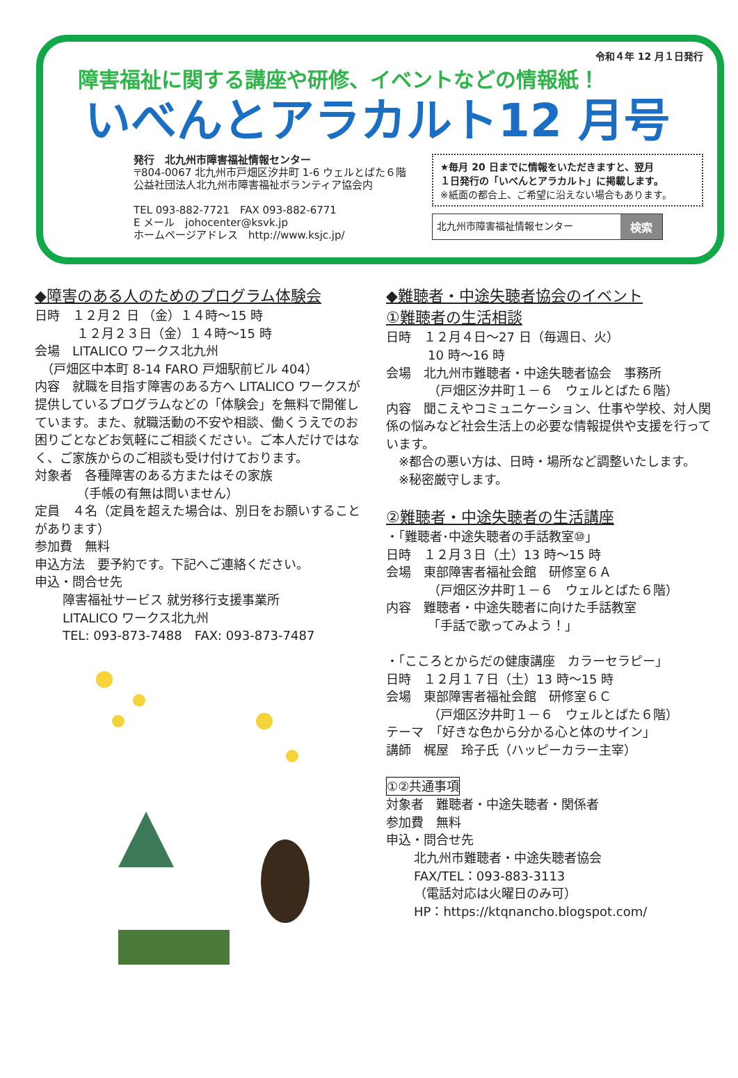令和４年 12 月１日発行
障害福祉に関する講座や研修、イベントなどの情報紙！
いべんとアラカルト12 月号
発行　北九州市障害福祉情報センター
〒804-0067 北九州市戸畑区汐井町 1-6 ウェルとばた６階
公益社団法人北九州市障害福祉ボランティア協会内
TEL 093-882-7721　FAX 093-882-6771
E メール　johocenter@ksvk.jp
ホームページアドレス　http://www.ksjc.jp/
★毎月 20 日までに情報をいただきますと、翌月
１日発行の「いべんとアラカルト」に掲載します。
※紙面の都合上、ご希望に沿えない場合もあります。
北九州市障害福祉情報センター 検索
◆障害のある人のためのプログラム体験会
日時　１２月２ 日 （金）１４時～15 時
１２月２３日（金）１４時～15 時
会場　LITALICO ワークス北九州
　（戸畑区中本町 8-14 FARO 戸畑駅前ビル 404）
内容　就職を目指す障害のある方へ LITALICO ワークスが提供しているプログラムなどの「体験会」を無料で開催しています。また、就職活動の不安や相談、働くうえでのお困りごとなどお気軽にご相談ください。ご本人だけではなく、ご家族からのご相談も受け付けております。
対象者　各種障害のある方またはその家族
（手帳の有無は問いません）
定員　４名（定員を超えた場合は、別日をお願いすることがあります）
参加費　無料
申込方法　要予約です。下記へご連絡ください。
申込・問合せ先
障害福祉サービス 就労移行支援事業所
LITALICO ワークス北九州
TEL: 093-873-7488　FAX: 093-873-7487
◆難聴者・中途失聴者協会のイベント
①難聴者の生活相談
日時　１２月４日～27 日（毎週日、火）
10 時～16 時
会場　北九州市難聴者・中途失聴者協会　事務所
（戸畑区汐井町１－６　ウェルとばた６階）
内容　聞こえやコミュニケーション、仕事や学校、対人関係の悩みなど社会生活上の必要な情報提供や支援を行っています。
　※都合の悪い方は、日時・場所など調整いたします。
　※秘密厳守します。
②難聴者・中途失聴者の生活講座
・「難聴者･中途失聴者の手話教室⑩」
日時　１２月３日（土）13 時～15 時
会場　東部障害者福祉会館　研修室６Ａ
（戸畑区汐井町１－６　ウェルとばた６階）
内容　難聴者・中途失聴者に向けた手話教室
「手話で歌ってみよう！」
・「こころとからだの健康講座　カラーセラピー」
日時　１２月１７日（土）13 時～15 時
会場　東部障害者福祉会館　研修室６Ｃ
（戸畑区汐井町１－６　ウェルとばた６階）
テーマ　「好きな色から分かる心と体のサイン」
講師　梶屋　玲子氏（ハッピーカラー主宰）
①②共通事項
対象者　難聴者・中途失聴者・関係者
参加費　無料
申込・問合せ先
北九州市難聴者・中途失聴者協会
FAX/TEL：093-883-3113
（電話対応は火曜日のみ可）
HP：https://ktqnancho.blogspot.com/